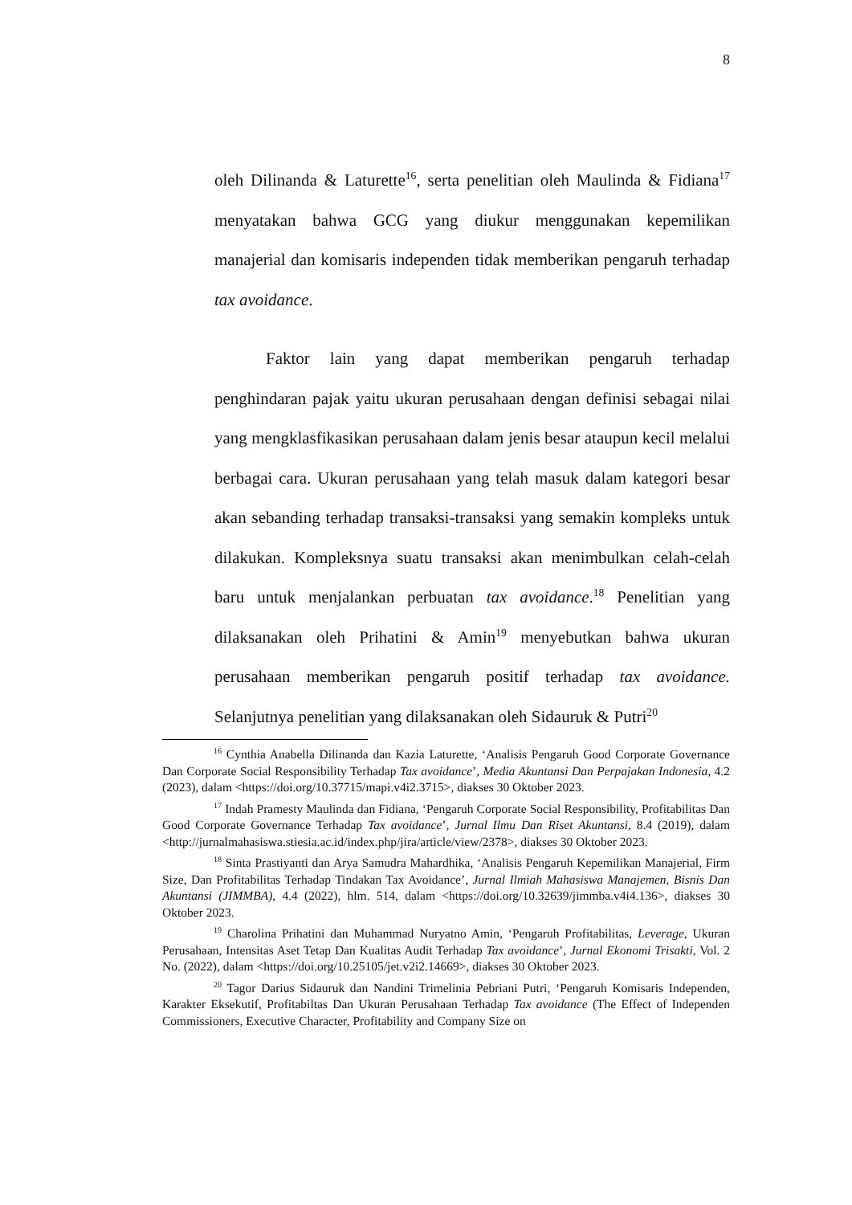8
oleh Dilinanda & Laturette<sup>16</sup>, serta penelitian oleh Maulinda & Fidiana<sup>17</sup> menyatakan bahwa GCG yang diukur menggunakan kepemilikan manajerial dan komisaris independen tidak memberikan pengaruh terhadap tax avoidance.
Faktor lain yang dapat memberikan pengaruh terhadap penghindaran pajak yaitu ukuran perusahaan dengan definisi sebagai nilai yang mengklasfikasikan perusahaan dalam jenis besar ataupun kecil melalui berbagai cara. Ukuran perusahaan yang telah masuk dalam kategori besar akan sebanding terhadap transaksi-transaksi yang semakin kompleks untuk dilakukan. Kompleksnya suatu transaksi akan menimbulkan celah-celah baru untuk menjalankan perbuatan tax avoidance.<sup>18</sup> Penelitian yang dilaksanakan oleh Prihatini & Amin<sup>19</sup> menyebutkan bahwa ukuran perusahaan memberikan pengaruh positif terhadap tax avoidance. Selanjutnya penelitian yang dilaksanakan oleh Sidauruk & Putri<sup>20</sup>
<sup>16</sup> Cynthia Anabella Dilinanda dan Kazia Laturette, ‘Analisis Pengaruh Good Corporate Governance Dan Corporate Social Responsibility Terhadap Tax avoidance’, Media Akuntansi Dan Perpajakan Indonesia, 4.2 (2023), dalam <https://doi.org/10.37715/mapi.v4i2.3715>, diakses 30 Oktober 2023.
<sup>17</sup> Indah Pramesty Maulinda dan Fidiana, ‘Pengaruh Corporate Social Responsibility, Profitabilitas Dan Good Corporate Governance Terhadap Tax avoidance’, Jurnal Ilmu Dan Riset Akuntansi, 8.4 (2019), dalam <http://jurnalmahasiswa.stiesia.ac.id/index.php/jira/article/view/2378>, diakses 30 Oktober 2023.
<sup>18</sup> Sinta Prastiyanti dan Arya Samudra Mahardhika, ‘Analisis Pengaruh Kepemilikan Manajerial, Firm Size, Dan Profitabilitas Terhadap Tindakan Tax Avoidance’, Jurnal Ilmiah Mahasiswa Manajemen, Bisnis Dan Akuntansi (JIMMBA), 4.4 (2022), hlm. 514, dalam <https://doi.org/10.32639/jimmba.v4i4.136>, diakses 30 Oktober 2023.
<sup>19</sup> Charolina Prihatini dan Muhammad Nuryatno Amin, ‘Pengaruh Profitabilitas, Leverage, Ukuran Perusahaan, Intensitas Aset Tetap Dan Kualitas Audit Terhadap Tax avoidance’, Jurnal Ekonomi Trisakti, Vol. 2 No. (2022), dalam <https://doi.org/10.25105/jet.v2i2.14669>, diakses 30 Oktober 2023.
<sup>20</sup> Tagor Darius Sidauruk dan Nandini Trimelinia Pebriani Putri, ‘Pengaruh Komisaris Independen, Karakter Eksekutif, Profitabiltas Dan Ukuran Perusahaan Terhadap Tax avoidance (The Effect of Independen Commissioners, Executive Character, Profitability and Company Size on